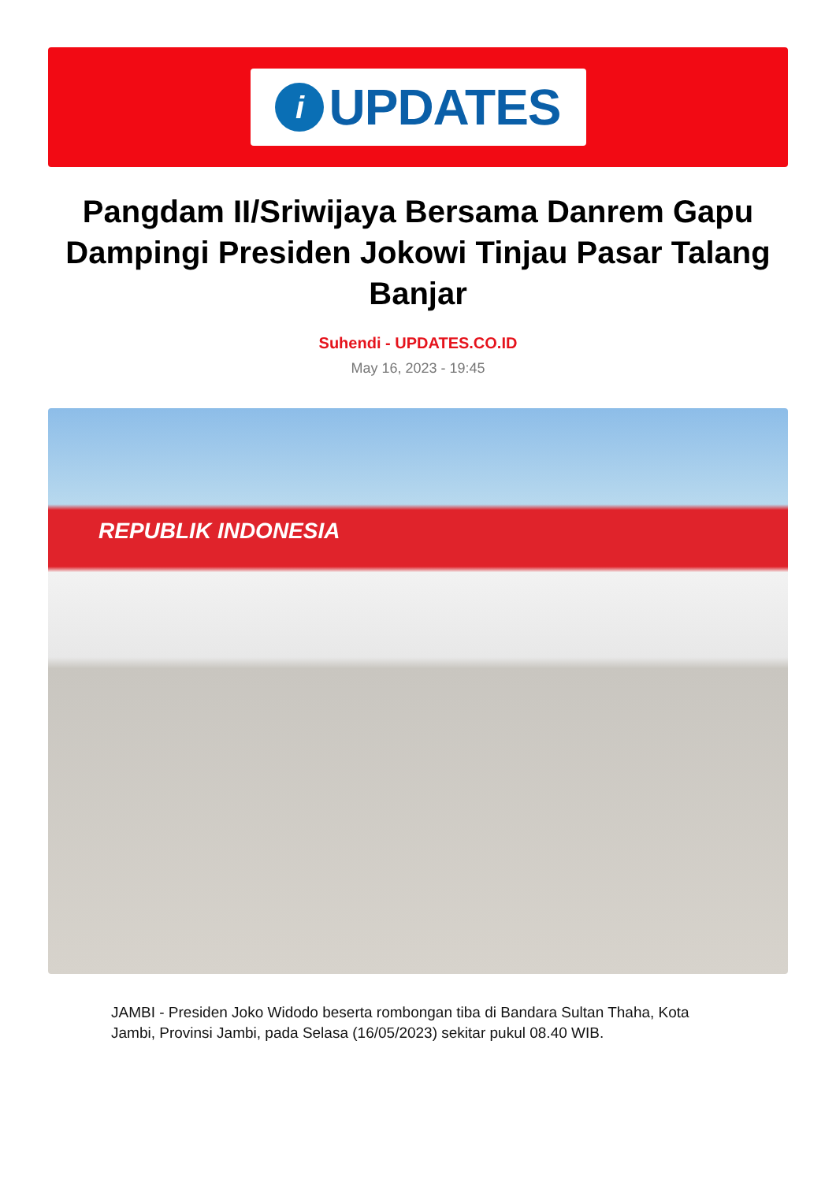i
UPDATES
Pangdam II/Sriwijaya Bersama Danrem Gapu Dampingi Presiden Jokowi Tinjau Pasar Talang Banjar
Suhendi - UPDATES.CO.ID
May 16, 2023 - 19:45
REPUBLIK INDONESIA
JAMBI - Presiden Joko Widodo beserta rombongan tiba di Bandara Sultan Thaha, Kota Jambi, Provinsi Jambi, pada Selasa (16/05/2023) sekitar pukul 08.40 WIB.